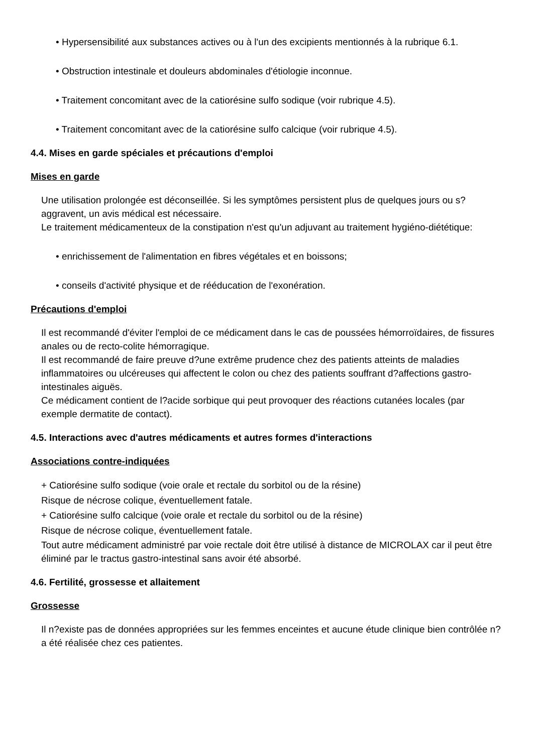• Hypersensibilité aux substances actives ou à l'un des excipients mentionnés à la rubrique 6.1.
• Obstruction intestinale et douleurs abdominales d'étiologie inconnue.
• Traitement concomitant avec de la catiorésine sulfo sodique (voir rubrique 4.5).
• Traitement concomitant avec de la catiorésine sulfo calcique (voir rubrique 4.5).
4.4. Mises en garde spéciales et précautions d'emploi
Mises en garde
Une utilisation prolongée est déconseillée. Si les symptômes persistent plus de quelques jours ou s?aggravent, un avis médical est nécessaire.
Le traitement médicamenteux de la constipation n'est qu'un adjuvant au traitement hygiéno-diététique:
• enrichissement de l'alimentation en fibres végétales et en boissons;
• conseils d'activité physique et de rééducation de l'exonération.
Précautions d'emploi
Il est recommandé d'éviter l'emploi de ce médicament dans le cas de poussées hémorroïdaires, de fissures anales ou de recto-colite hémorragique.
Il est recommandé de faire preuve d?une extrême prudence chez des patients atteints de maladies inflammatoires ou ulcéreuses qui affectent le colon ou chez des patients souffrant d?affections gastro-intestinales aiguës.
Ce médicament contient de l?acide sorbique qui peut provoquer des réactions cutanées locales (par exemple dermatite de contact).
4.5. Interactions avec d'autres médicaments et autres formes d'interactions
Associations contre-indiquées
+ Catiorésine sulfo sodique (voie orale et rectale du sorbitol ou de la résine)
Risque de nécrose colique, éventuellement fatale.
+ Catiorésine sulfo calcique (voie orale et rectale du sorbitol ou de la résine)
Risque de nécrose colique, éventuellement fatale.
Tout autre médicament administré par voie rectale doit être utilisé à distance de MICROLAX car il peut être éliminé par le tractus gastro-intestinal sans avoir été absorbé.
4.6. Fertilité, grossesse et allaitement
Grossesse
Il n?existe pas de données appropriées sur les femmes enceintes et aucune étude clinique bien contrôlée n?a été réalisée chez ces patientes.